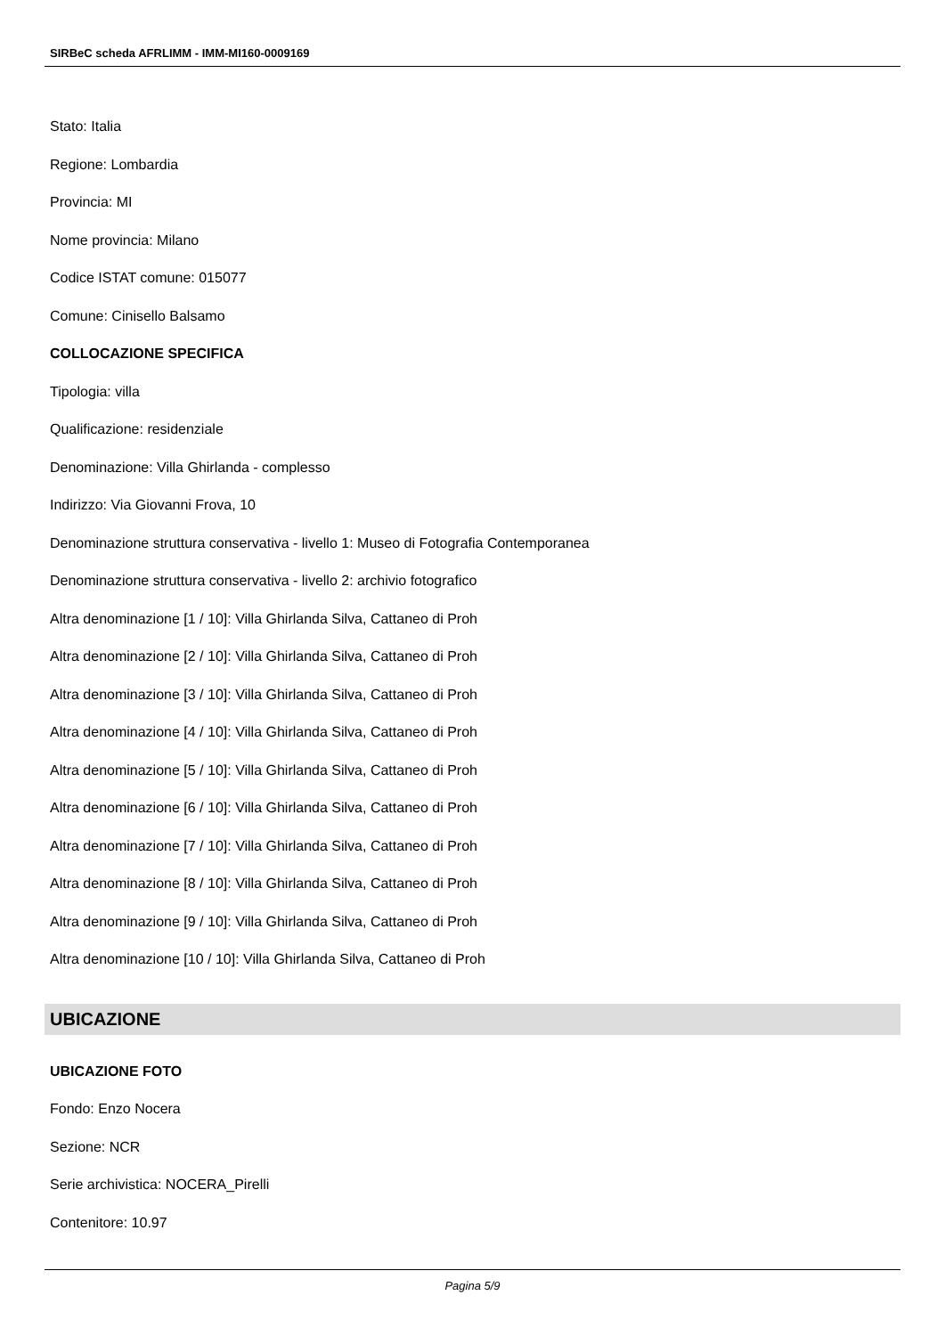SIRBeC scheda AFRLIMM - IMM-MI160-0009169
Stato: Italia
Regione: Lombardia
Provincia: MI
Nome provincia: Milano
Codice ISTAT comune: 015077
Comune: Cinisello Balsamo
COLLOCAZIONE SPECIFICA
Tipologia: villa
Qualificazione: residenziale
Denominazione: Villa Ghirlanda - complesso
Indirizzo: Via Giovanni Frova, 10
Denominazione struttura conservativa - livello 1: Museo di Fotografia Contemporanea
Denominazione struttura conservativa - livello 2: archivio fotografico
Altra denominazione [1 / 10]: Villa Ghirlanda Silva, Cattaneo di Proh
Altra denominazione [2 / 10]: Villa Ghirlanda Silva, Cattaneo di Proh
Altra denominazione [3 / 10]: Villa Ghirlanda Silva, Cattaneo di Proh
Altra denominazione [4 / 10]: Villa Ghirlanda Silva, Cattaneo di Proh
Altra denominazione [5 / 10]: Villa Ghirlanda Silva, Cattaneo di Proh
Altra denominazione [6 / 10]: Villa Ghirlanda Silva, Cattaneo di Proh
Altra denominazione [7 / 10]: Villa Ghirlanda Silva, Cattaneo di Proh
Altra denominazione [8 / 10]: Villa Ghirlanda Silva, Cattaneo di Proh
Altra denominazione [9 / 10]: Villa Ghirlanda Silva, Cattaneo di Proh
Altra denominazione [10 / 10]: Villa Ghirlanda Silva, Cattaneo di Proh
UBICAZIONE
UBICAZIONE FOTO
Fondo: Enzo Nocera
Sezione: NCR
Serie archivistica: NOCERA_Pirelli
Contenitore: 10.97
Pagina 5/9